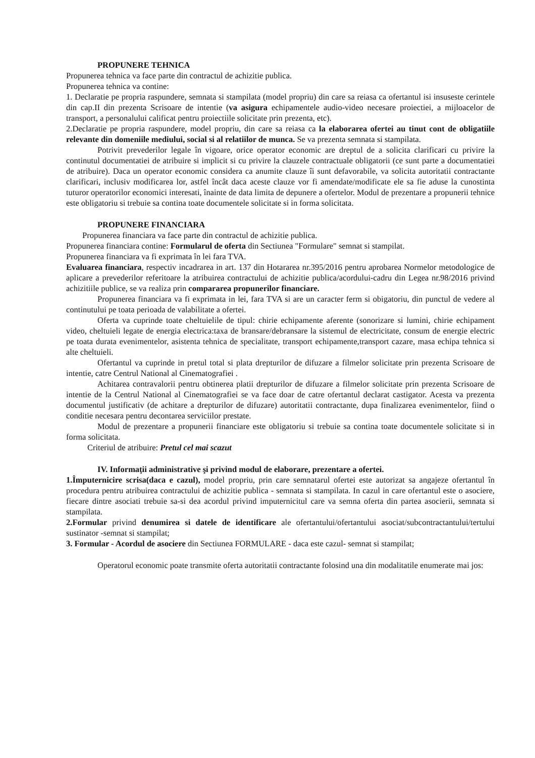PROPUNERE TEHNICA
Propunerea tehnica va face parte din contractul de achizitie publica.
Propunerea tehnica va contine:
1. Declaratie pe propria raspundere, semnata si stampilata (model propriu) din care sa reiasa ca ofertantul isi insuseste cerintele din cap.II din prezenta Scrisoare de intentie (va asigura echipamentele audio-video necesare proiectiei, a mijloacelor de transport, a personalului calificat pentru proiectiile solicitate prin prezenta, etc).
2.Declaratie pe propria raspundere, model propriu, din care sa reiasa ca la elaborarea ofertei au tinut cont de obligatiile relevante din domeniile mediului, social si al relatiilor de munca. Se va prezenta semnata si stampilata.
Potrivit prevederilor legale în vigoare, orice operator economic are dreptul de a solicita clarificari cu privire la continutul documentatiei de atribuire si implicit si cu privire la clauzele contractuale obligatorii (ce sunt parte a documentatiei de atribuire). Daca un operator economic considera ca anumite clauze îi sunt defavorabile, va solicita autoritatii contractante clarificari, inclusiv modificarea lor, astfel încât daca aceste clauze vor fi amendate/modificate ele sa fie aduse la cunostinta tuturor operatorilor economici interesati, înainte de data limita de depunere a ofertelor. Modul de prezentare a propunerii tehnice este obligatoriu si trebuie sa contina toate documentele solicitate si in forma solicitata.
PROPUNERE FINANCIARA
Propunerea financiara va face parte din contractul de achizitie publica.
Propunerea financiara contine: Formularul de oferta din Sectiunea "Formulare" semnat si stampilat.
Propunerea financiara va fi exprimata în lei fara TVA.
Evaluarea financiara, respectiv incadrarea in art. 137 din Hotararea nr.395/2016 pentru aprobarea Normelor metodologice de aplicare a prevederilor referitoare la atribuirea contractului de achizitie publica/acordului-cadru din Legea nr.98/2016 privind achizitiile publice, se va realiza prin compararea propunerilor financiare.
Propunerea financiara va fi exprimata in lei, fara TVA si are un caracter ferm si obigatoriu, din punctul de vedere al continutului pe toata perioada de valabilitate a ofertei.
Oferta va cuprinde toate cheltuielile de tipul: chirie echipamente aferente (sonorizare si lumini, chirie echipament video, cheltuieli legate de energia electrica:taxa de bransare/debransare la sistemul de electricitate, consum de energie electric pe toata durata evenimentelor, asistenta tehnica de specialitate, transport echipamente,transport cazare, masa echipa tehnica si alte cheltuieli.
Ofertantul va cuprinde in pretul total si plata drepturilor de difuzare a filmelor solicitate prin prezenta Scrisoare de intentie, catre Centrul National al Cinematografiei .
Achitarea contravalorii pentru obtinerea platii drepturilor de difuzare a filmelor solicitate prin prezenta Scrisoare de intentie de la Centrul National al Cinematografiei se va face doar de catre ofertantul declarat castigator. Acesta va prezenta documentul justificativ (de achitare a drepturilor de difuzare) autoritatii contractante, dupa finalizarea evenimentelor, fiind o conditie necesara pentru decontarea serviciilor prestate.
Modul de prezentare a propunerii financiare este obligatoriu si trebuie sa contina toate documentele solicitate si in forma solicitata.
Criteriul de atribuire: Pretul cel mai scazut
IV. Informaţii administrative şi privind modul de elaborare, prezentare a ofertei.
1.Împuternicire scrisa(daca e cazul), model propriu, prin care semnatarul ofertei este autorizat sa angajeze ofertantul în procedura pentru atribuirea contractului de achizitie publica - semnata si stampilata. In cazul in care ofertantul este o asociere, fiecare dintre asociati trebuie sa-si dea acordul privind imputernicitul care va semna oferta din partea asocierii, semnata si stampilata.
2.Formular privind denumirea si datele de identificare ale ofertantului/ofertantului asociat/subcontractantului/tertului sustinator -semnat si stampilat;
3. Formular - Acordul de asociere din Sectiunea FORMULARE - daca este cazul- semnat si stampilat;
Operatorul economic poate transmite oferta autoritatii contractante folosind una din modalitatile enumerate mai jos: